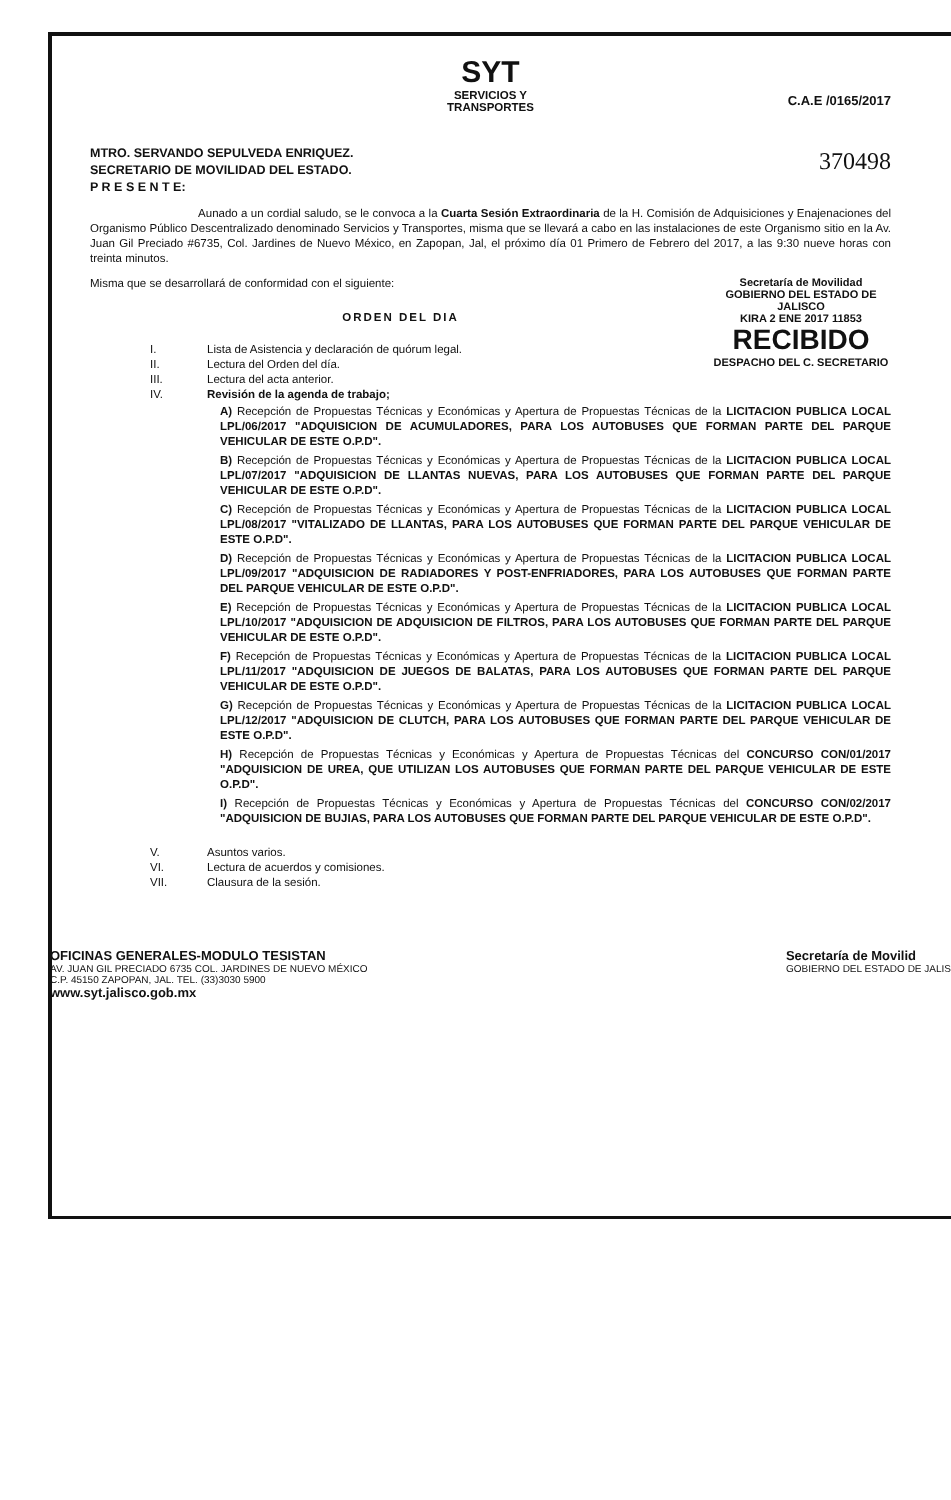SYT
SERVICIOS Y
TRANSPORTES
C.A.E /0165/2017
370498
MTRO. SERVANDO SEPULVEDA ENRIQUEZ.
SECRETARIO DE MOVILIDAD DEL ESTADO.
P R E S E N T E:
Aunado a un cordial saludo, se le convoca a la Cuarta Sesión Extraordinaria de la H. Comisión de Adquisiciones y Enajenaciones del Organismo Público Descentralizado denominado Servicios y Transportes, misma que se llevará a cabo en las instalaciones de este Organismo sitio en la Av. Juan Gil Preciado #6735, Col. Jardines de Nuevo México, en Zapopan, Jal, el próximo día 01 Primero de Febrero del 2017, a las 9:30 nueve horas con treinta minutos.
Secretaría de Movilidad
GOBIERNO DEL ESTADO DE JALISCO
KIRA 2 ENE 2017 11853
RECIBIDO
DESPACHO DEL C. SECRETARIO
Misma que se desarrollará de conformidad con el siguiente:
ORDEN DEL DIA
I. Lista de Asistencia y declaración de quórum legal.
II. Lectura del Orden del día.
III. Lectura del acta anterior.
IV. Revisión de la agenda de trabajo;
A) Recepción de Propuestas Técnicas y Económicas y Apertura de Propuestas Técnicas de la LICITACION PUBLICA LOCAL LPL/06/2017 "ADQUISICION DE ACUMULADORES, PARA LOS AUTOBUSES QUE FORMAN PARTE DEL PARQUE VEHICULAR DE ESTE O.P.D".
B) Recepción de Propuestas Técnicas y Económicas y Apertura de Propuestas Técnicas de la LICITACION PUBLICA LOCAL LPL/07/2017 "ADQUISICION DE LLANTAS NUEVAS, PARA LOS AUTOBUSES QUE FORMAN PARTE DEL PARQUE VEHICULAR DE ESTE O.P.D".
C) Recepción de Propuestas Técnicas y Económicas y Apertura de Propuestas Técnicas de la LICITACION PUBLICA LOCAL LPL/08/2017 "VITALIZADO DE LLANTAS, PARA LOS AUTOBUSES QUE FORMAN PARTE DEL PARQUE VEHICULAR DE ESTE O.P.D".
D) Recepción de Propuestas Técnicas y Económicas y Apertura de Propuestas Técnicas de la LICITACION PUBLICA LOCAL LPL/09/2017 "ADQUISICION DE RADIADORES Y POST-ENFRIADORES, PARA LOS AUTOBUSES QUE FORMAN PARTE DEL PARQUE VEHICULAR DE ESTE O.P.D".
E) Recepción de Propuestas Técnicas y Económicas y Apertura de Propuestas Técnicas de la LICITACION PUBLICA LOCAL LPL/10/2017 "ADQUISICION DE ADQUISICION DE FILTROS, PARA LOS AUTOBUSES QUE FORMAN PARTE DEL PARQUE VEHICULAR DE ESTE O.P.D".
F) Recepción de Propuestas Técnicas y Económicas y Apertura de Propuestas Técnicas de la LICITACION PUBLICA LOCAL LPL/11/2017 "ADQUISICION DE JUEGOS DE BALATAS, PARA LOS AUTOBUSES QUE FORMAN PARTE DEL PARQUE VEHICULAR DE ESTE O.P.D".
G) Recepción de Propuestas Técnicas y Económicas y Apertura de Propuestas Técnicas de la LICITACION PUBLICA LOCAL LPL/12/2017 "ADQUISICION DE CLUTCH, PARA LOS AUTOBUSES QUE FORMAN PARTE DEL PARQUE VEHICULAR DE ESTE O.P.D".
H) Recepción de Propuestas Técnicas y Económicas y Apertura de Propuestas Técnicas del CONCURSO CON/01/2017 "ADQUISICION DE UREA, QUE UTILIZAN LOS AUTOBUSES QUE FORMAN PARTE DEL PARQUE VEHICULAR DE ESTE O.P.D".
I) Recepción de Propuestas Técnicas y Económicas y Apertura de Propuestas Técnicas del CONCURSO CON/02/2017 "ADQUISICION DE BUJIAS, PARA LOS AUTOBUSES QUE FORMAN PARTE DEL PARQUE VEHICULAR DE ESTE O.P.D".
V. Asuntos varios.
VI. Lectura de acuerdos y comisiones.
VII. Clausura de la sesión.
OFICINAS GENERALES-MODULO TESISTAN
AV. JUAN GIL PRECIADO 6735 COL. JARDINES DE NUEVO MÉXICO
C.P. 45150 ZAPOPAN, JAL. TEL. (33)3030 5900
www.syt.jalisco.gob.mx
Secretaría de Movilid
GOBIERNO DEL ESTADO DE JALIS